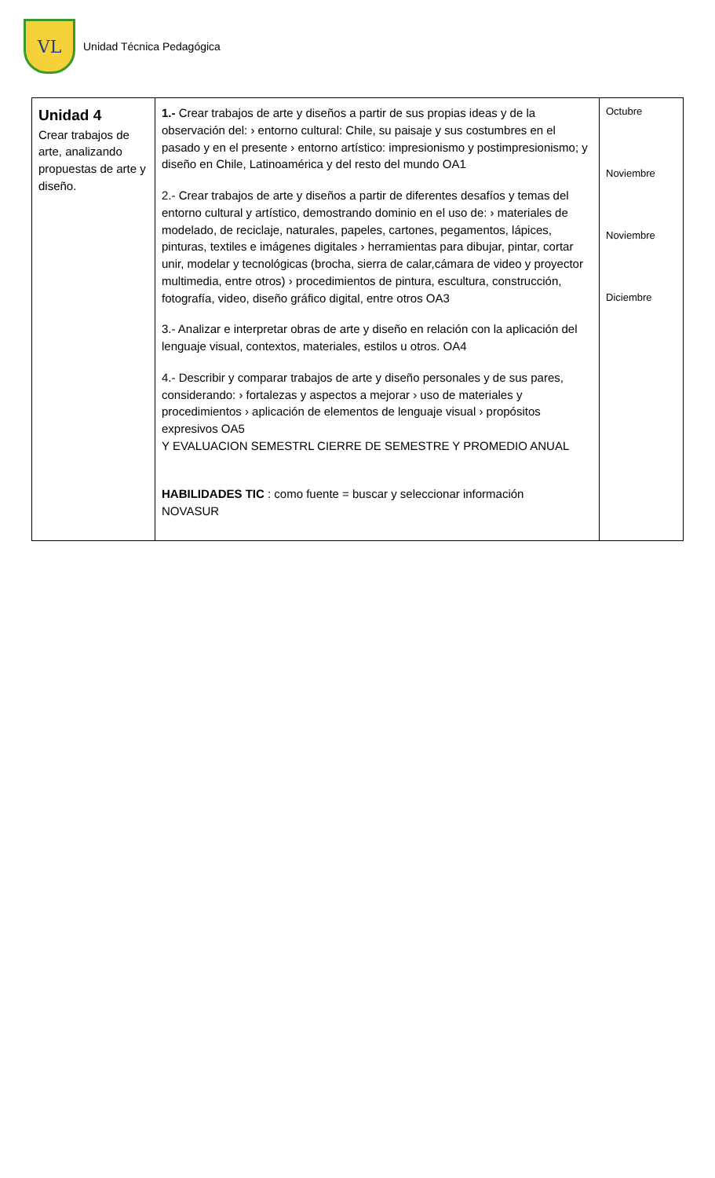VL
Unidad Técnica Pedagógica
| Unidad 4 Crear trabajos de arte, analizando propuestas de arte y diseño. | 1.- Crear trabajos de arte y diseños a partir de sus propias ideas y de la observación del: › entorno cultural: Chile, su paisaje y sus costumbres en el pasado y en el presente › entorno artístico: impresionismo y postimpresionismo; y diseño en Chile, Latinoamérica y del resto del mundo OA1 2.- Crear trabajos de arte y diseños a partir de diferentes desafíos y temas del entorno cultural y artístico, demostrando dominio en el uso de: › materiales de modelado, de reciclaje, naturales, papeles, cartones, pegamentos, lápices, pinturas, textiles e imágenes digitales › herramientas para dibujar, pintar, cortar unir, modelar y tecnológicas (brocha, sierra de calar,cámara de video y proyector multimedia, entre otros) › procedimientos de pintura, escultura, construcción, fotografía, video, diseño gráfico digital, entre otros OA3 3.- Analizar e interpretar obras de arte y diseño en relación con la aplicación del lenguaje visual, contextos, materiales, estilos u otros. OA4 4.- Describir y comparar trabajos de arte y diseño personales y de sus pares, considerando: › fortalezas y aspectos a mejorar › uso de materiales y procedimientos › aplicación de elementos de lenguaje visual › propósitos expresivos OA5 Y EVALUACION SEMESTRL CIERRE DE SEMESTRE Y PROMEDIO ANUAL HABILIDADES TIC : como fuente = buscar y seleccionar información NOVASUR | Octubre Noviembre Noviembre Diciembre |